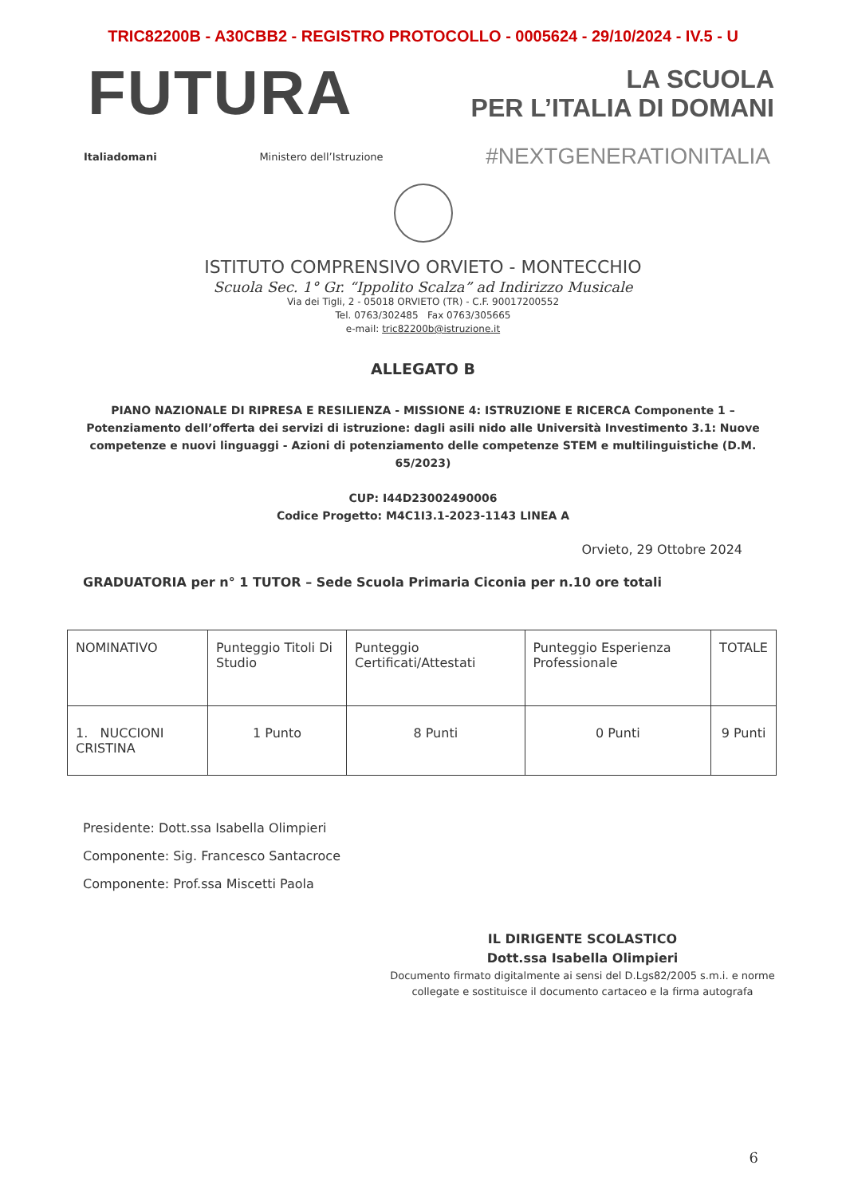TRIC82200B - A30CBB2 - REGISTRO PROTOCOLLO - 0005624 - 29/10/2024 - IV.5 - U
FUTURA
LA SCUOLA
PER L’ITALIA DI DOMANI
Italiadomani Ministero dell’Istruzione #NEXTGENERATIONITALIA
ISTITUTO COMPRENSIVO ORVIETO - MONTECCHIO
Scuola Sec. 1° Gr. “Ippolito Scalza” ad Indirizzo Musicale
Via dei Tigli, 2 - 05018 ORVIETO (TR) - C.F. 90017200552
Tel. 0763/302485 Fax 0763/305665
e-mail: tric82200b@istruzione.it
ALLEGATO B
PIANO NAZIONALE DI RIPRESA E RESILIENZA - MISSIONE 4: ISTRUZIONE E RICERCA Componente 1 – Potenziamento dell’offerta dei servizi di istruzione: dagli asili nido alle Università Investimento 3.1: Nuove competenze e nuovi linguaggi - Azioni di potenziamento delle competenze STEM e multilinguistiche (D.M. 65/2023)
CUP: I44D23002490006
Codice Progetto: M4C1I3.1-2023-1143 LINEA A
Orvieto, 29 Ottobre 2024
GRADUATORIA per n° 1 TUTOR – Sede Scuola Primaria Ciconia per n.10 ore totali
| NOMINATIVO | Punteggio Titoli Di Studio | Punteggio Certificati/Attestati | Punteggio Esperienza Professionale | TOTALE |
| --- | --- | --- | --- | --- |
| 1. NUCCIONI CRISTINA | 1 Punto | 8 Punti | 0 Punti | 9 Punti |
Presidente: Dott.ssa Isabella Olimpieri
Componente: Sig. Francesco Santacroce
Componente: Prof.ssa Miscetti Paola
IL DIRIGENTE SCOLASTICO
Dott.ssa Isabella Olimpieri
Documento firmato digitalmente ai sensi del D.Lgs82/2005 s.m.i. e norme
collegate e sostituisce il documento cartaceo e la firma autografa
6